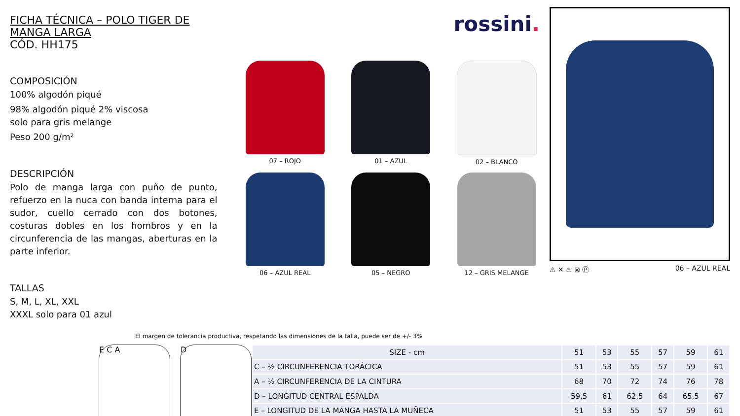FICHA TÉCNICA – POLO TIGER DE MANGA LARGA
CÓD. HH175
COMPOSICIÓN
100% algodón piqué
98% algodón piqué 2% viscosa
solo para gris melange
Peso 200 g/m²
DESCRIPCIÓN
Polo de manga larga con puño de punto, refuerzo en la nuca con banda interna para el sudor, cuello cerrado con dos botones, costuras dobles en los hombros y en la circunferencia de las mangas, aberturas en la parte inferior.
TALLAS
S, M, L, XL, XXL
XXXL solo para 01 azul
rossini.
07 – ROJO
01 – AZUL
02 – BLANCO
06 – AZUL REAL
05 – NEGRO
12 – GRIS MELANGE
⚠ ✕ ♨ ⊠ Ⓟ 06 – AZUL REAL
El margen de tolerancia productiva, respetando las dimensiones de la talla, puede ser de +/- 3%
E C A D
| SIZE - cm | 51 | 53 | 55 | 57 | 59 | 61 |
| --- | --- | --- | --- | --- | --- | --- |
| C – ½ CIRCUNFERENCIA TORÁCICA | 51 | 53 | 55 | 57 | 59 | 61 |
| A – ½ CIRCUNFERENCIA DE LA CINTURA | 68 | 70 | 72 | 74 | 76 | 78 |
| D – LONGITUD CENTRAL ESPALDA | 59,5 | 61 | 62,5 | 64 | 65,5 | 67 |
| E – LONGITUD DE LA MANGA HASTA LA MUÑECA | 51 | 53 | 55 | 57 | 59 | 61 |